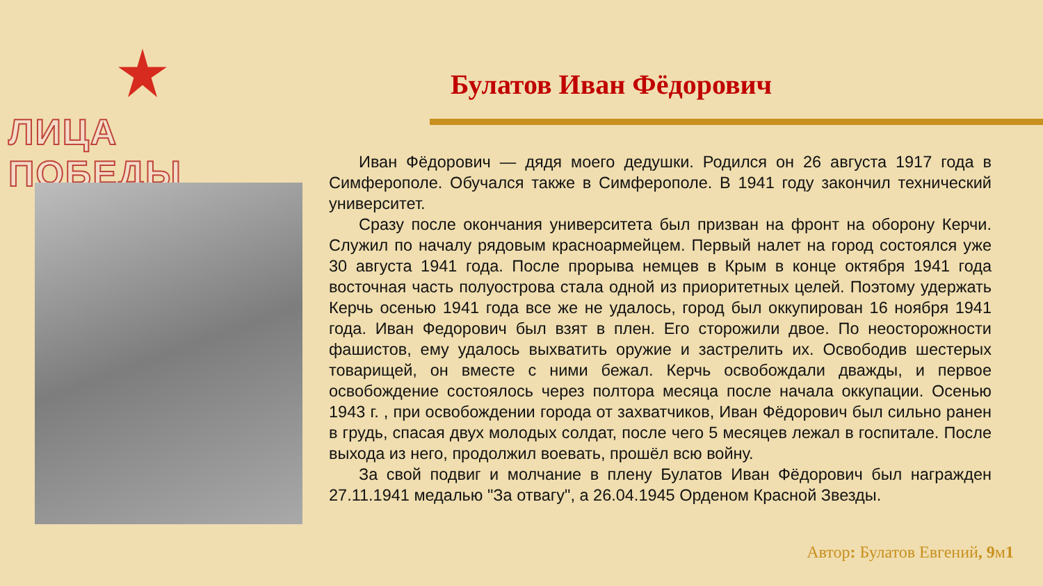ЛИЦА ПОБЕДЫ
Булатов Иван Фёдорович
Иван Фёдорович — дядя моего дедушки. Родился он 26 августа 1917 года в Симферополе. Обучался также в Симферополе. В 1941 году закончил технический университет.
Сразу после окончания университета был призван на фронт на оборону Керчи. Служил по началу рядовым красноармейцем. Первый налет на город состоялся уже 30 августа 1941 года. После прорыва немцев в Крым в конце октября 1941 года восточная часть полуострова стала одной из приоритетных целей. Поэтому удержать Керчь осенью 1941 года все же не удалось, город был оккупирован 16 ноября 1941 года. Иван Федорович был взят в плен. Его сторожили двое. По неосторожности фашистов, ему удалось выхватить оружие и застрелить их. Освободив шестерых товарищей, он вместе с ними бежал. Керчь освобождали дважды, и первое освобождение состоялось через полтора месяца после начала оккупации. Осенью 1943 г. , при освобождении города от захватчиков, Иван Фёдорович был сильно ранен в грудь, спасая двух молодых солдат, после чего 5 месяцев лежал в госпитале. После выхода из него, продолжил воевать, прошёл всю войну.
За свой подвиг и молчание в плену Булатов Иван Фёдорович был награжден 27.11.1941 медалью "За отвагу", а 26.04.1945 Орденом Красной Звезды.
Автор: Булатов Евгений, 9м1